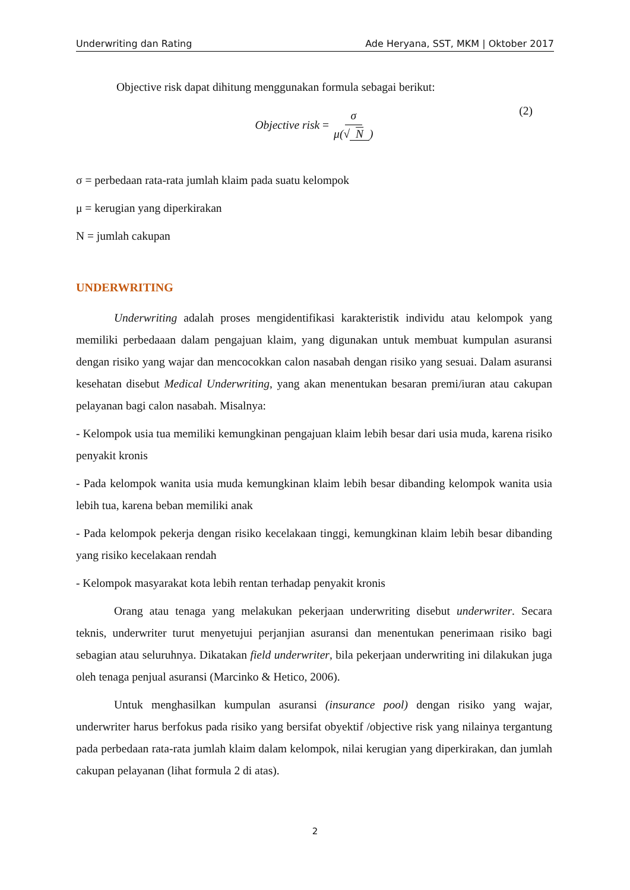Underwriting dan Rating Ade Heryana, SST, MKM | Oktober 2017
Objective risk dapat dihitung menggunakan formula sebagai berikut:
Objective risk = σ μ(√ N) (2)
σ = perbedaan rata-rata jumlah klaim pada suatu kelompok
μ = kerugian yang diperkirakan
N = jumlah cakupan
UNDERWRITING
Underwriting adalah proses mengidentifikasi karakteristik individu atau kelompok yang memiliki perbedaaan dalam pengajuan klaim, yang digunakan untuk membuat kumpulan asuransi dengan risiko yang wajar dan mencocokkan calon nasabah dengan risiko yang sesuai. Dalam asuransi kesehatan disebut Medical Underwriting, yang akan menentukan besaran premi/iuran atau cakupan pelayanan bagi calon nasabah. Misalnya:
- Kelompok usia tua memiliki kemungkinan pengajuan klaim lebih besar dari usia muda, karena risiko penyakit kronis
- Pada kelompok wanita usia muda kemungkinan klaim lebih besar dibanding kelompok wanita usia lebih tua, karena beban memiliki anak
- Pada kelompok pekerja dengan risiko kecelakaan tinggi, kemungkinan klaim lebih besar dibanding yang risiko kecelakaan rendah
- Kelompok masyarakat kota lebih rentan terhadap penyakit kronis
Orang atau tenaga yang melakukan pekerjaan underwriting disebut underwriter. Secara teknis, underwriter turut menyetujui perjanjian asuransi dan menentukan penerimaan risiko bagi sebagian atau seluruhnya. Dikatakan field underwriter, bila pekerjaan underwriting ini dilakukan juga oleh tenaga penjual asuransi (Marcinko & Hetico, 2006).
Untuk menghasilkan kumpulan asuransi (insurance pool) dengan risiko yang wajar, underwriter harus berfokus pada risiko yang bersifat obyektif /objective risk yang nilainya tergantung pada perbedaan rata-rata jumlah klaim dalam kelompok, nilai kerugian yang diperkirakan, dan jumlah cakupan pelayanan (lihat formula 2 di atas).
2